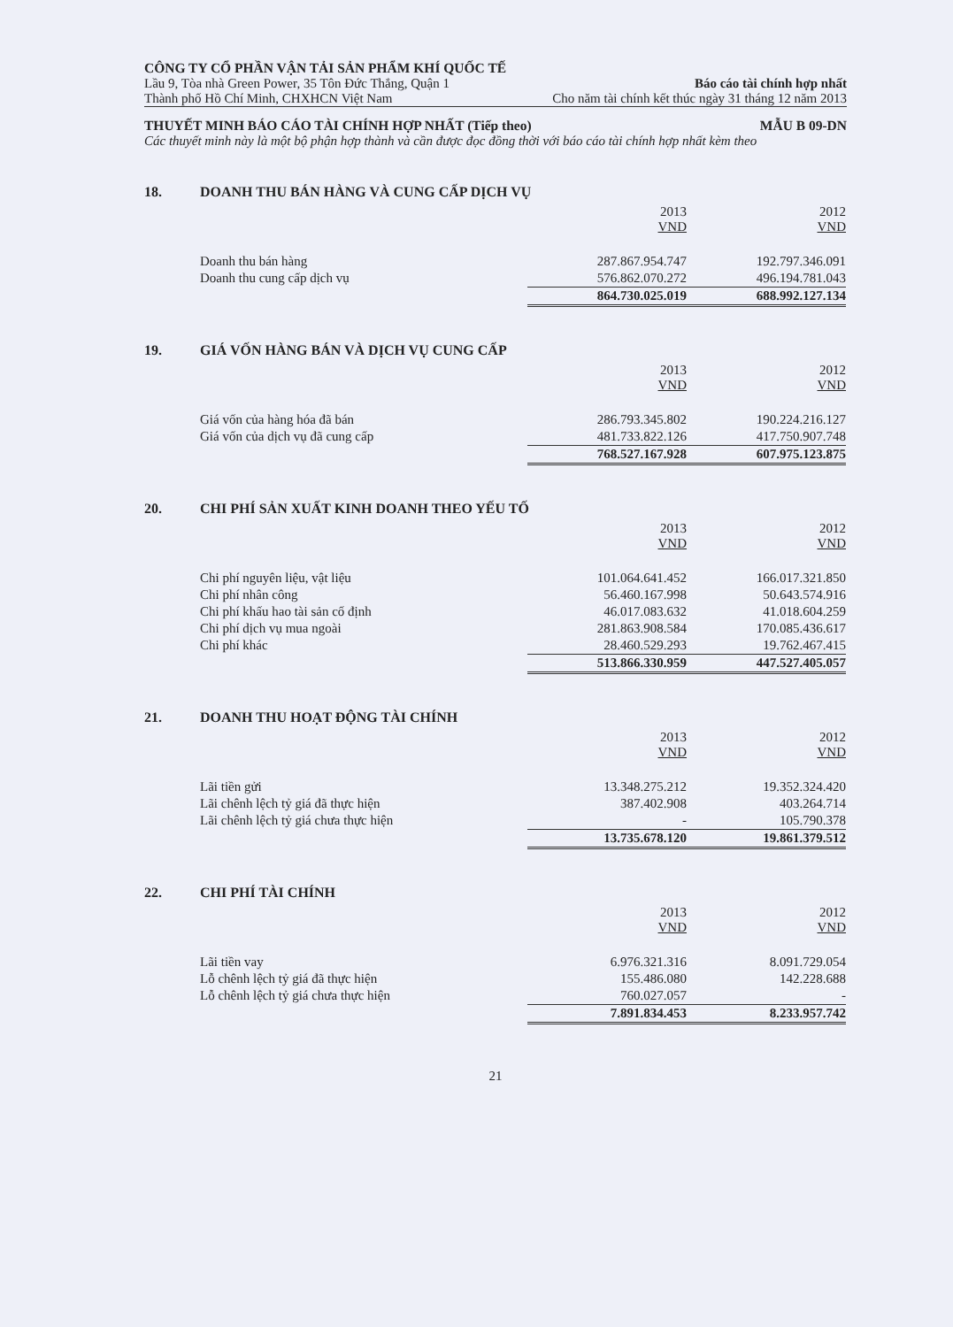CÔNG TY CỔ PHẦN VẬN TẢI SẢN PHẨM KHÍ QUỐC TẾ
Lầu 9, Tòa nhà Green Power, 35 Tôn Đức Thắng, Quận 1 Báo cáo tài chính hợp nhất
Thành phố Hồ Chí Minh, CHXHCN Việt Nam Cho năm tài chính kết thúc ngày 31 tháng 12 năm 2013
THUYẾT MINH BÁO CÁO TÀI CHÍNH HỢP NHẤT (Tiếp theo) MẪU B 09-DN
Các thuyết minh này là một bộ phận hợp thành và cần được đọc đồng thời với báo cáo tài chính hợp nhất kèm theo
18. DOANH THU BÁN HÀNG VÀ CUNG CẤP DỊCH VỤ
| | 2013 VND | 2012 VND |
| Doanh thu bán hàng | 287.867.954.747 | 192.797.346.091 |
| Doanh thu cung cấp dịch vụ | 576.862.070.272 | 496.194.781.043 |
| | 864.730.025.019 | 688.992.127.134 |
19. GIÁ VỐN HÀNG BÁN VÀ DỊCH VỤ CUNG CẤP
| | 2013 VND | 2012 VND |
| Giá vốn của hàng hóa đã bán | 286.793.345.802 | 190.224.216.127 |
| Giá vốn của dịch vụ đã cung cấp | 481.733.822.126 | 417.750.907.748 |
| | 768.527.167.928 | 607.975.123.875 |
20. CHI PHÍ SẢN XUẤT KINH DOANH THEO YẾU TỐ
| | 2013 VND | 2012 VND |
| Chi phí nguyên liệu, vật liệu | 101.064.641.452 | 166.017.321.850 |
| Chi phí nhân công | 56.460.167.998 | 50.643.574.916 |
| Chi phí khấu hao tài sản cố định | 46.017.083.632 | 41.018.604.259 |
| Chi phí dịch vụ mua ngoài | 281.863.908.584 | 170.085.436.617 |
| Chi phí khác | 28.460.529.293 | 19.762.467.415 |
| | 513.866.330.959 | 447.527.405.057 |
21. DOANH THU HOẠT ĐỘNG TÀI CHÍNH
| | 2013 VND | 2012 VND |
| Lãi tiền gửi | 13.348.275.212 | 19.352.324.420 |
| Lãi chênh lệch tỷ giá đã thực hiện | 387.402.908 | 403.264.714 |
| Lãi chênh lệch tỷ giá chưa thực hiện | - | 105.790.378 |
| | 13.735.678.120 | 19.861.379.512 |
22. CHI PHÍ TÀI CHÍNH
| | 2013 VND | 2012 VND |
| Lãi tiền vay | 6.976.321.316 | 8.091.729.054 |
| Lỗ chênh lệch tỷ giá đã thực hiện | 155.486.080 | 142.228.688 |
| Lỗ chênh lệch tỷ giá chưa thực hiện | 760.027.057 | - |
| | 7.891.834.453 | 8.233.957.742 |
21